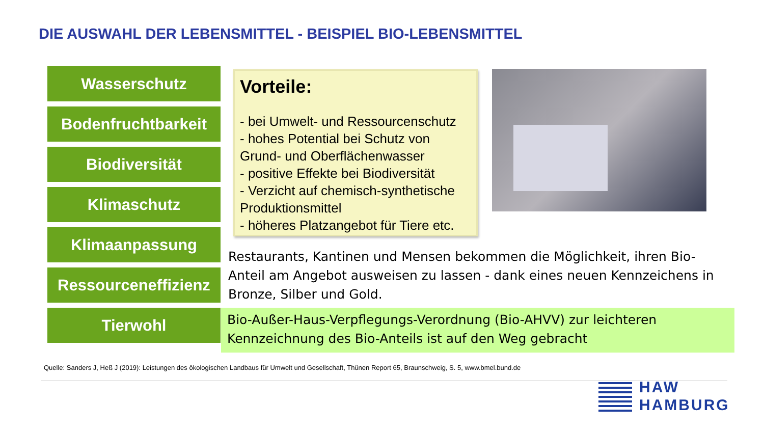DIE AUSWAHL DER LEBENSMITTEL - BEISPIEL BIO-LEBENSMITTEL
Wasserschutz
Bodenfruchtbarkeit
Biodiversität
Klimaschutz
Klimaanpassung
Ressourceneffizienz
Tierwohl
Vorteile:
- bei Umwelt- und Ressourcenschutz
- hohes Potential bei Schutz von Grund- und Oberflächenwasser
- positive Effekte bei Biodiversität
- Verzicht auf chemisch-synthetische Produktionsmittel
- höheres Platzangebot für Tiere etc.
Restaurants, Kantinen und Mensen bekommen die Möglichkeit, ihren Bio-Anteil am Angebot ausweisen zu lassen - dank eines neuen Kennzeichens in Bronze, Silber und Gold.
Bio-Außer-Haus-Verpflegungs-Verordnung (Bio-AHVV) zur leichteren Kennzeichnung des Bio-Anteils ist auf den Weg gebracht
Quelle: Sanders J, Heß J (2019): Leistungen des ökologischen Landbaus für Umwelt und Gesellschaft, Thünen Report 65, Braunschweig, S. 5, www.bmel.bund.de
HAW
HAMBURG